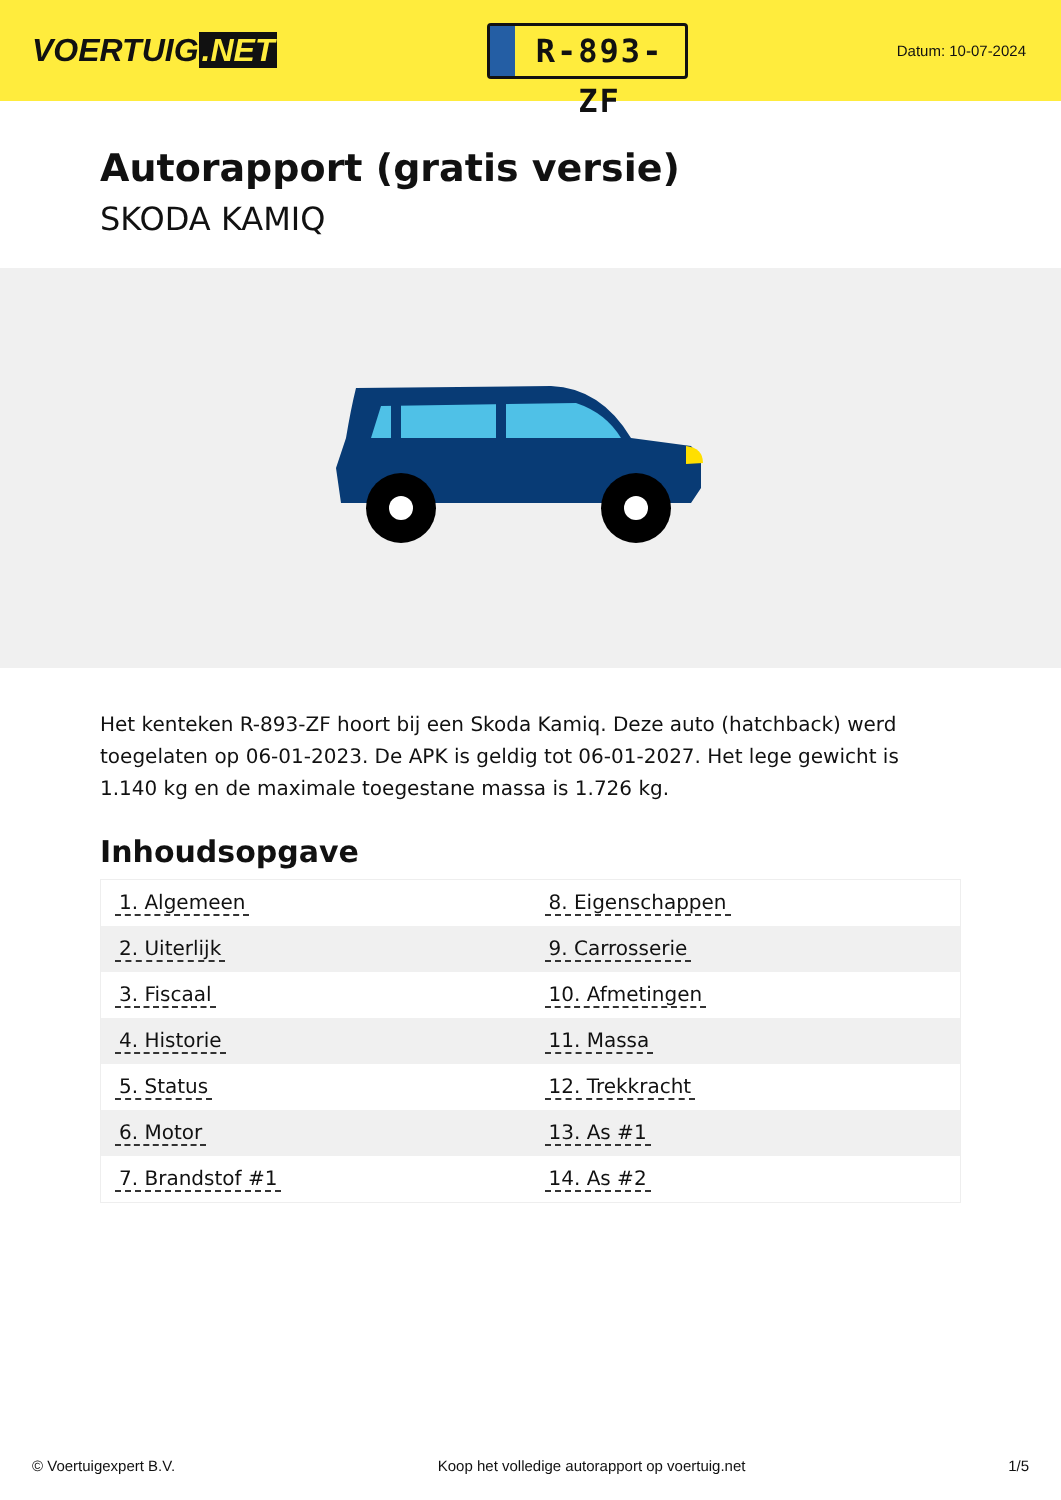VOERTUIG.NET
R-893-ZF
Datum: 10-07-2024
Autorapport (gratis versie)
SKODA KAMIQ
Het kenteken R-893-ZF hoort bij een Skoda Kamiq. Deze auto (hatchback) werd toegelaten op 06-01-2023. De APK is geldig tot 06-01-2027. Het lege gewicht is 1.140 kg en de maximale toegestane massa is 1.726 kg.
Inhoudsopgave
| 1. Algemeen | 8. Eigenschappen |
| 2. Uiterlijk | 9. Carrosserie |
| 3. Fiscaal | 10. Afmetingen |
| 4. Historie | 11. Massa |
| 5. Status | 12. Trekkracht |
| 6. Motor | 13. As #1 |
| 7. Brandstof #1 | 14. As #2 |
© Voertuigexpert B.V. Koop het volledige autorapport op voertuig.net 1/5